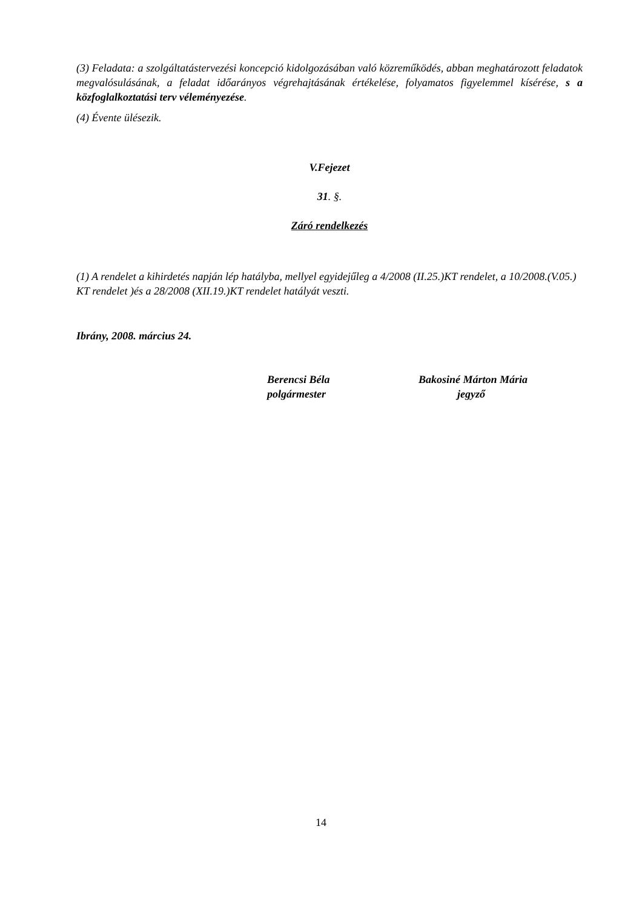(3) Feladata: a szolgáltatástervezési koncepció kidolgozásában való közreműködés, abban meghatározott feladatok megvalósulásának, a feladat időarányos végrehajtásának értékelése, folyamatos figyelemmel kísérése, s a közfoglalkoztatási terv véleményezése.
(4) Évente ülésezik.
V.Fejezet
31. §.
Záró rendelkezés
(1) A rendelet a kihirdetés napján lép hatályba, mellyel egyidejűleg a 4/2008 (II.25.)KT rendelet, a 10/2008.(V.05.) KT rendelet )és a 28/2008 (XII.19.)KT rendelet hatályát veszti.
Ibrány, 2008. március 24.
Berencsi Béla
polgármester
Bakosiné Márton Mária
jegyző
14